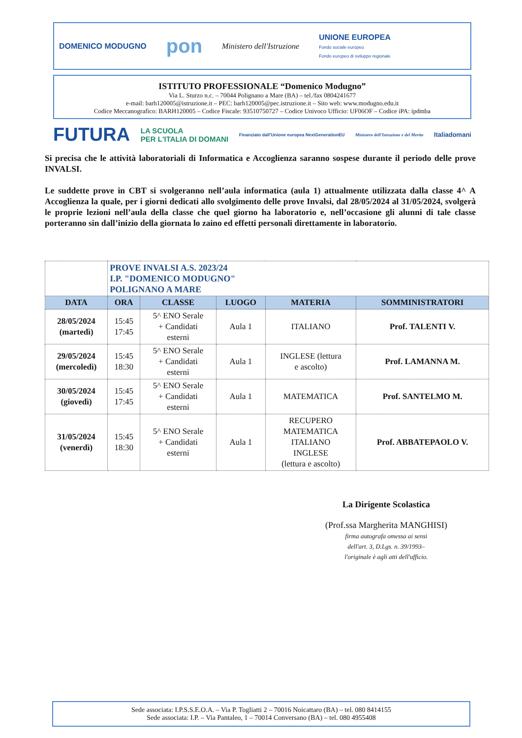DOMENICO MODUGNO pon Ministero dell'Istruzione UNIONE EUROPEA
Fondo sociale europeo
Fondo europeo di sviluppo regionale
ISTITUTO PROFESSIONALE “Domenico Modugno”
Via L. Sturzo n.c. – 70044 Polignano a Mare (BA) – tel./fax 0804241677
e-mail: barh120005@istruzione.it – PEC: barh120005@pec.istruzione.it – Sito web: www.modugno.edu.it
Codice Meccanografico: BARH120005 – Codice Fiscale: 93510750727 – Codice Univoco Ufficio: UF06OF – Codice iPA: ipdmba
FUTURA LA SCUOLA
PER L'ITALIA DI DOMANI Finanziato dall'Unione europea NextGenerationEU Ministero dell'Istruzione e del Merito Italiadomani
Si precisa che le attività laboratoriali di Informatica e Accoglienza saranno sospese durante il periodo delle prove INVALSI.
Le suddette prove in CBT si svolgeranno nell’aula informatica (aula 1) attualmente utilizzata dalla classe 4^ A Accoglienza la quale, per i giorni dedicati allo svolgimento delle prove Invalsi, dal 28/05/2024 al 31/05/2024, svolgerà le proprie lezioni nell’aula della classe che quel giorno ha laboratorio e, nell’occasione gli alunni di tale classe porteranno sin dall’inizio della giornata lo zaino ed effetti personali direttamente in laboratorio.
| | PROVE INVALSI A.S. 2023/24 I.P. "DOMENICO MODUGNO" POLIGNANO A MARE | | | | |
| DATA | ORA | CLASSE | LUOGO | MATERIA | SOMMINISTRATORI |
| 28/05/2024 (martedì) | 15:45 17:45 | 5^ ENO Serale + Candidati esterni | Aula 1 | ITALIANO | Prof. TALENTI V. |
| 29/05/2024 (mercoledì) | 15:45 18:30 | 5^ ENO Serale + Candidati esterni | Aula 1 | INGLESE (lettura e ascolto) | Prof. LAMANNA M. |
| 30/05/2024 (giovedì) | 15:45 17:45 | 5^ ENO Serale + Candidati esterni | Aula 1 | MATEMATICA | Prof. SANTELMO M. |
| 31/05/2024 (venerdì) | 15:45 18:30 | 5^ ENO Serale + Candidati esterni | Aula 1 | RECUPERO MATEMATICA ITALIANO INGLESE (lettura e ascolto) | Prof. ABBATEPAOLO V. |
La Dirigente Scolastica
(Prof.ssa Margherita MANGHISI)
firma autografa omessa ai sensi
dell'art. 3, D.Lgs. n. 39/1993–
l'originale è agli atti dell'ufficio.
Sede associata: I.P.S.S.E.O.A. – Via P. Togliatti 2 – 70016 Noicattaro (BA) – tel. 080 8414155
Sede associata: I.P. – Via Pantaleo, 1 – 70014 Conversano (BA) – tel. 080 4955408